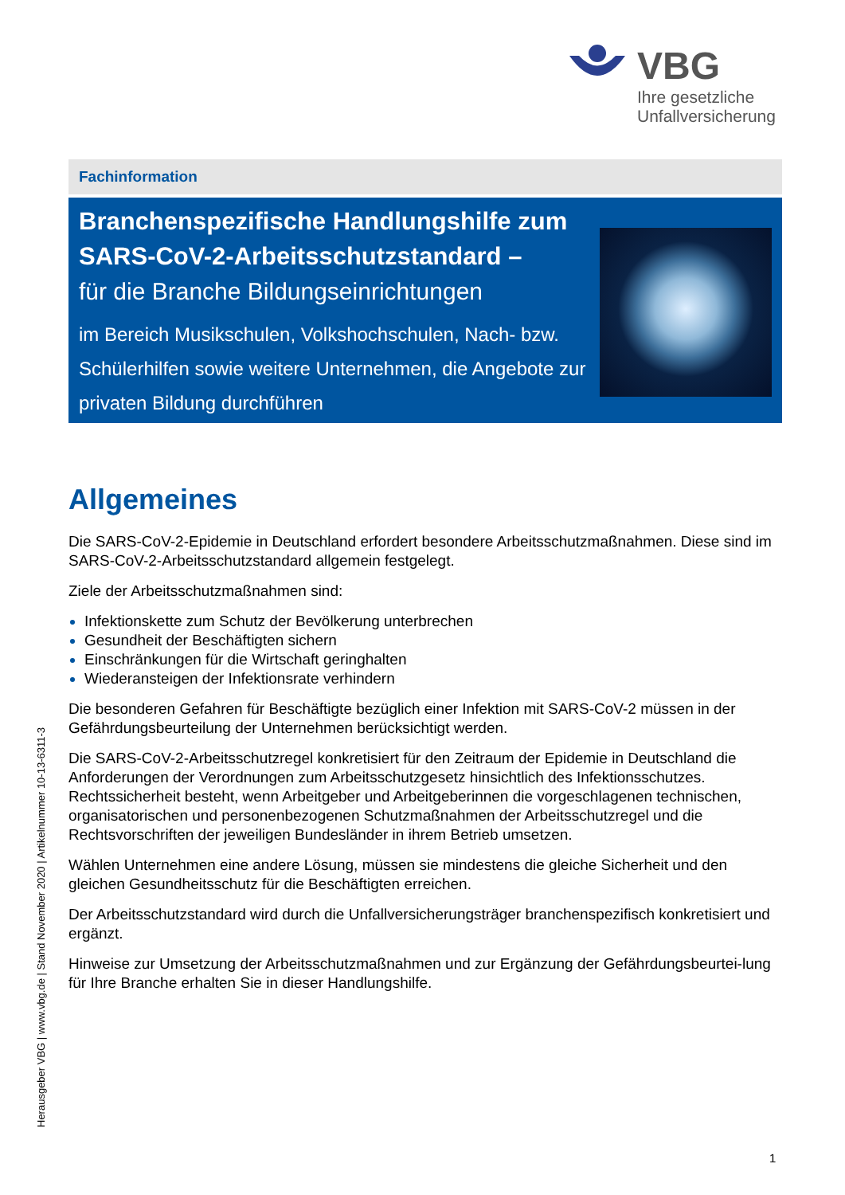VBG
Ihre gesetzliche
Unfallversicherung
Fachinformation
Branchenspezifische Handlungshilfe zum
SARS-CoV-2-Arbeitsschutzstandard –
für die Branche Bildungseinrichtungen
im Bereich Musikschulen, Volkshochschulen, Nach- bzw. Schülerhilfen sowie weitere Unternehmen, die Angebote zur privaten Bildung durchführen
Allgemeines
Die SARS-CoV-2-Epidemie in Deutschland erfordert besondere Arbeitsschutzmaßnahmen. Diese sind im SARS-CoV-2-Arbeitsschutzstandard allgemein festgelegt.
Ziele der Arbeitsschutzmaßnahmen sind:
Infektionskette zum Schutz der Bevölkerung unterbrechen
Gesundheit der Beschäftigten sichern
Einschränkungen für die Wirtschaft geringhalten
Wiederansteigen der Infektionsrate verhindern
Die besonderen Gefahren für Beschäftigte bezüglich einer Infektion mit SARS-CoV-2 müssen in der Gefährdungsbeurteilung der Unternehmen berücksichtigt werden.
Die SARS-CoV-2-Arbeitsschutzregel konkretisiert für den Zeitraum der Epidemie in Deutschland die Anforderungen der Verordnungen zum Arbeitsschutzgesetz hinsichtlich des Infektionsschutzes. Rechtssicherheit besteht, wenn Arbeitgeber und Arbeitgeberinnen die vorgeschlagenen technischen, organisatorischen und personenbezogenen Schutzmaßnahmen der Arbeitsschutzregel und die Rechtsvorschriften der jeweiligen Bundesländer in ihrem Betrieb umsetzen.
Wählen Unternehmen eine andere Lösung, müssen sie mindestens die gleiche Sicherheit und den gleichen Gesundheitsschutz für die Beschäftigten erreichen.
Der Arbeitsschutzstandard wird durch die Unfallversicherungsträger branchenspezifisch konkretisiert und ergänzt.
Hinweise zur Umsetzung der Arbeitsschutzmaßnahmen und zur Ergänzung der Gefährdungsbeurtei-lung für Ihre Branche erhalten Sie in dieser Handlungshilfe.
Herausgeber VBG | www.vbg.de | Stand November 2020 | Artikelnummer 10-13-6311-3
1